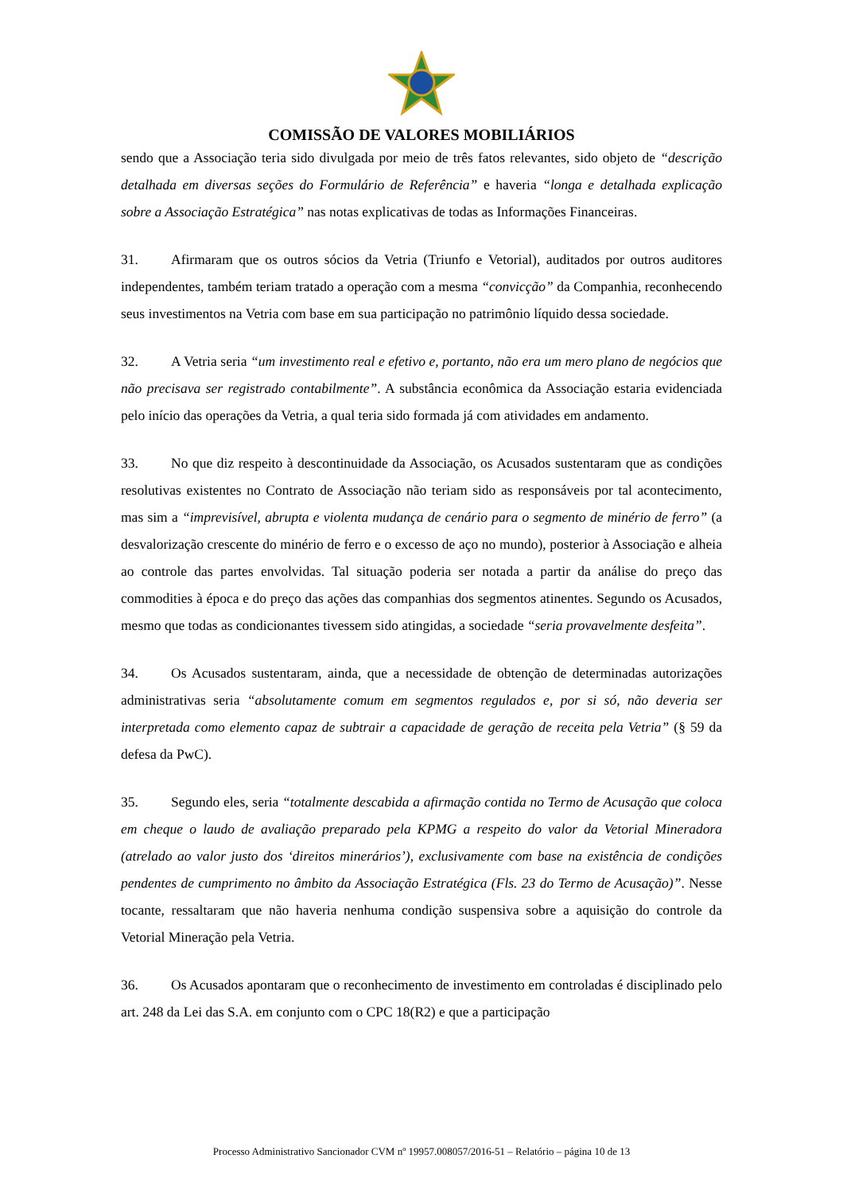COMISSÃO DE VALORES MOBILIÁRIOS
sendo que a Associação teria sido divulgada por meio de três fatos relevantes, sido objeto de “descrição detalhada em diversas seções do Formulário de Referência” e haveria “longa e detalhada explicação sobre a Associação Estratégica” nas notas explicativas de todas as Informações Financeiras.
31. Afirmaram que os outros sócios da Vetria (Triunfo e Vetorial), auditados por outros auditores independentes, também teriam tratado a operação com a mesma “convicção” da Companhia, reconhecendo seus investimentos na Vetria com base em sua participação no patrimônio líquido dessa sociedade.
32. A Vetria seria “um investimento real e efetivo e, portanto, não era um mero plano de negócios que não precisava ser registrado contabilmente”. A substância econômica da Associação estaria evidenciada pelo início das operações da Vetria, a qual teria sido formada já com atividades em andamento.
33. No que diz respeito à descontinuidade da Associação, os Acusados sustentaram que as condições resolutivas existentes no Contrato de Associação não teriam sido as responsáveis por tal acontecimento, mas sim a “imprevisível, abrupta e violenta mudança de cenário para o segmento de minério de ferro” (a desvalorização crescente do minério de ferro e o excesso de aço no mundo), posterior à Associação e alheia ao controle das partes envolvidas. Tal situação poderia ser notada a partir da análise do preço das commodities à época e do preço das ações das companhias dos segmentos atinentes. Segundo os Acusados, mesmo que todas as condicionantes tivessem sido atingidas, a sociedade “seria provavelmente desfeita”.
34. Os Acusados sustentaram, ainda, que a necessidade de obtenção de determinadas autorizações administrativas seria “absolutamente comum em segmentos regulados e, por si só, não deveria ser interpretada como elemento capaz de subtrair a capacidade de geração de receita pela Vetria” (§ 59 da defesa da PwC).
35. Segundo eles, seria “totalmente descabida a afirmação contida no Termo de Acusação que coloca em cheque o laudo de avaliação preparado pela KPMG a respeito do valor da Vetorial Mineradora (atrelado ao valor justo dos ‘direitos minerários’), exclusivamente com base na existência de condições pendentes de cumprimento no âmbito da Associação Estratégica (Fls. 23 do Termo de Acusação)”. Nesse tocante, ressaltaram que não haveria nenhuma condição suspensiva sobre a aquisição do controle da Vetorial Mineração pela Vetria.
36. Os Acusados apontaram que o reconhecimento de investimento em controladas é disciplinado pelo art. 248 da Lei das S.A. em conjunto com o CPC 18(R2) e que a participação
Processo Administrativo Sancionador CVM nº 19957.008057/2016-51 – Relatório – página 10 de 13